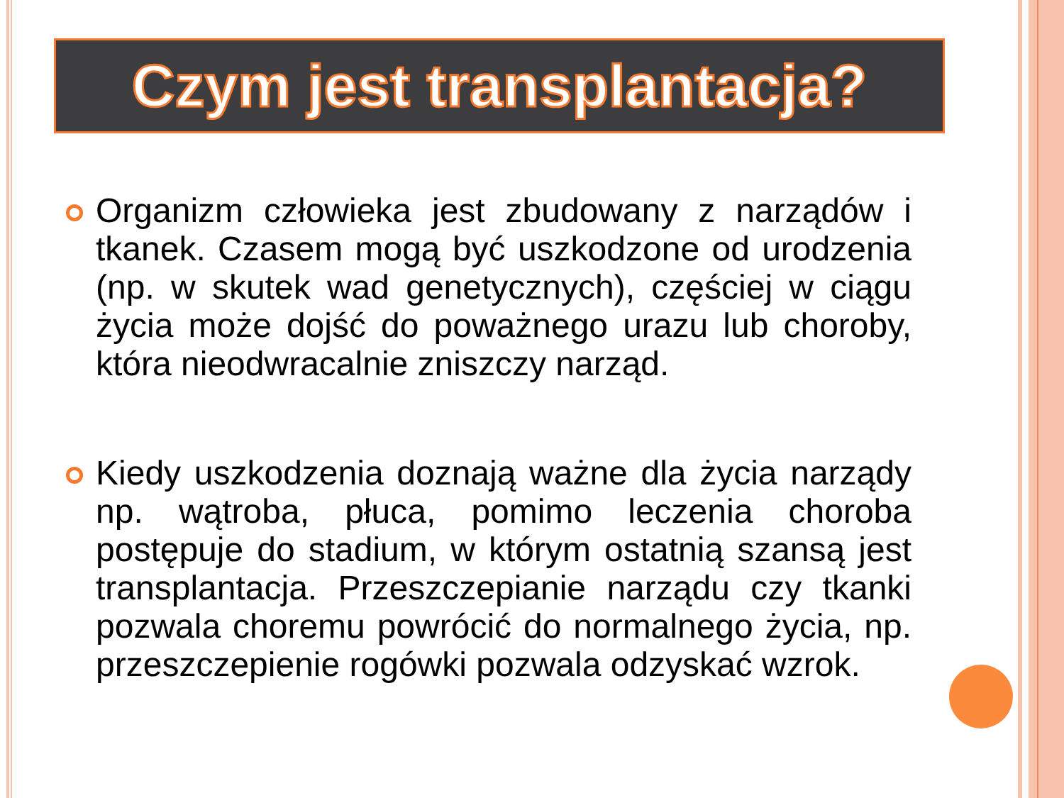Czym jest transplantacja?
Organizm człowieka jest zbudowany z narządów i tkanek. Czasem mogą być uszkodzone od urodzenia (np. w skutek wad genetycznych), częściej w ciągu życia może dojść do poważnego urazu lub choroby, która nieodwracalnie zniszczy narząd.
Kiedy uszkodzenia doznają ważne dla życia narządy np. wątroba, płuca, pomimo leczenia choroba postępuje do stadium, w którym ostatnią szansą jest transplantacja. Przeszczepianie narządu czy tkanki pozwala choremu powrócić do normalnego życia, np. przeszczepienie rogówki pozwala odzyskać wzrok.